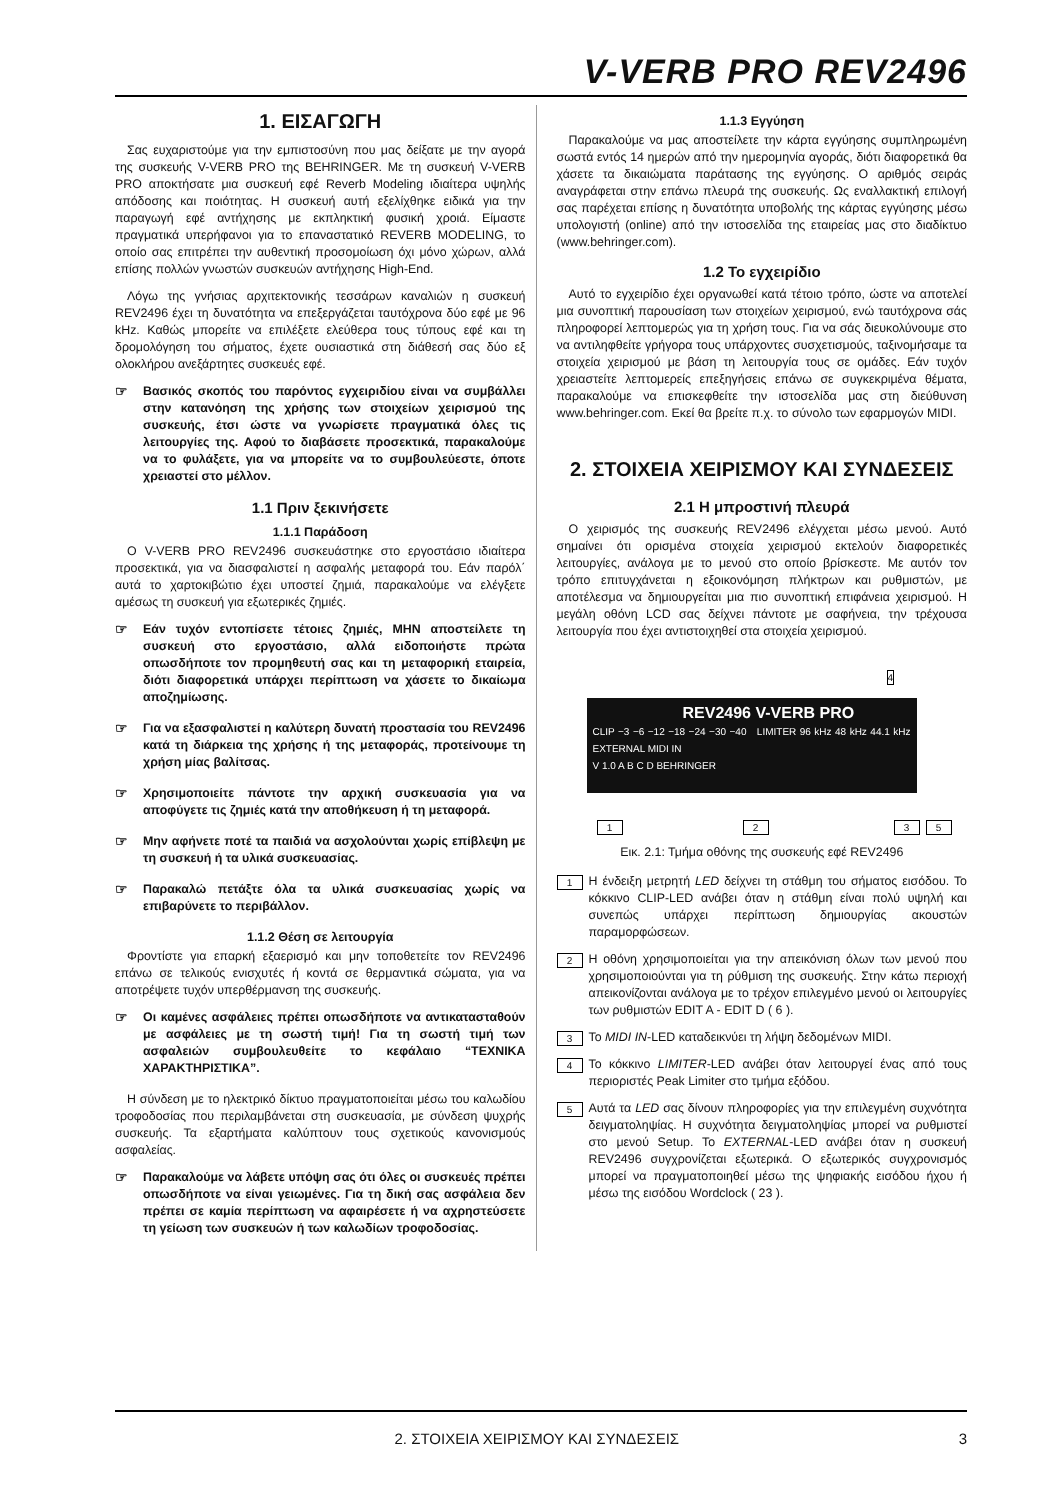V-VERB PRO REV2496
1. ΕΙΣΑΓΩΓΗ
Σας ευχαριστούμε για την εμπιστοσύνη που μας δείξατε με την αγορά της συσκευής V-VERB PRO της BEHRINGER. Με τη συσκευή V-VERB PRO αποκτήσατε μια συσκευή εφέ Reverb Modeling ιδιαίτερα υψηλής απόδοσης και ποιότητας. Η συσκευή αυτή εξελίχθηκε ειδικά για την παραγωγή εφέ αντήχησης με εκπληκτική φυσική χροιά. Είμαστε πραγματικά υπερήφανοι για το επαναστατικό REVERB MODELING, το οποίο σας επιτρέπει την αυθεντική προσομοίωση όχι μόνο χώρων, αλλά επίσης πολλών γνωστών συσκευών αντήχησης High-End.
Λόγω της γνήσιας αρχιτεκτονικής τεσσάρων καναλιών η συσκευή REV2496 έχει τη δυνατότητα να επεξεργάζεται ταυτόχρονα δύο εφέ με 96 kHz. Καθώς μπορείτε να επιλέξετε ελεύθερα τους τύπους εφέ και τη δρομολόγηση του σήματος, έχετε ουσιαστικά στη διάθεσή σας δύο εξ ολοκλήρου ανεξάρτητες συσκευές εφέ.
☞ Βασικός σκοπός του παρόντος εγχειριδίου είναι να συμβάλλει στην κατανόηση της χρήσης των στοιχείων χειρισμού της συσκευής, έτσι ώστε να γνωρίσετε πραγματικά όλες τις λειτουργίες της. Αφού το διαβάσετε προσεκτικά, παρακαλούμε να το φυλάξετε, για να μπορείτε να το συμβουλεύεστε, όποτε χρειαστεί στο μέλλον.
1.1 Πριν ξεκινήσετε
1.1.1 Παράδοση
Ο V-VERB PRO REV2496 συσκευάστηκε στο εργοστάσιο ιδιαίτερα προσεκτικά, για να διασφαλιστεί η ασφαλής μεταφορά του. Εάν παρόλ΄ αυτά το χαρτοκιβώτιο έχει υποστεί ζημιά, παρακαλούμε να ελέγξετε αμέσως τη συσκευή για εξωτερικές ζημιές.
☞ Εάν τυχόν εντοπίσετε τέτοιες ζημιές, ΜΗΝ αποστείλετε τη συσκευή στο εργοστάσιο, αλλά ειδοποιήστε πρώτα οπωσδήποτε τον προμηθευτή σας και τη μεταφορική εταιρεία, διότι διαφορετικά υπάρχει περίπτωση να χάσετε το δικαίωμα αποζημίωσης.
☞ Για να εξασφαλιστεί η καλύτερη δυνατή προστασία του REV2496 κατά τη διάρκεια της χρήσης ή της μεταφοράς, προτείνουμε τη χρήση μίας βαλίτσας.
☞ Χρησιμοποιείτε πάντοτε την αρχική συσκευασία για να αποφύγετε τις ζημιές κατά την αποθήκευση ή τη μεταφορά.
☞ Μην αφήνετε ποτέ τα παιδιά να ασχολούνται χωρίς επίβλεψη με τη συσκευή ή τα υλικά συσκευασίας.
☞ Παρακαλώ πετάξτε όλα τα υλικά συσκευασίας χωρίς να επιβαρύνετε το περιβάλλον.
1.1.2 Θέση σε λειτουργία
Φροντίστε για επαρκή εξαερισμό και μην τοποθετείτε τον REV2496 επάνω σε τελικούς ενισχυτές ή κοντά σε θερμαντικά σώματα, για να αποτρέψετε τυχόν υπερθέρμανση της συσκευής.
☞ Οι καμένες ασφάλειες πρέπει οπωσδήποτε να αντικατασταθούν με ασφάλειες με τη σωστή τιμή! Για τη σωστή τιμή των ασφαλειών συμβουλευθείτε το κεφάλαιο “ΤΕΧΝΙΚΑ ΧΑΡΑΚΤΗΡΙΣΤΙΚΑ”.
Η σύνδεση με το ηλεκτρικό δίκτυο πραγματοποιείται μέσω του καλωδίου τροφοδοσίας που περιλαμβάνεται στη συσκευασία, με σύνδεση ψυχρής συσκευής. Τα εξαρτήματα καλύπτουν τους σχετικούς κανονισμούς ασφαλείας.
☞ Παρακαλούμε να λάβετε υπόψη σας ότι όλες οι συσκευές πρέπει οπωσδήποτε να είναι γειωμένες. Για τη δική σας ασφάλεια δεν πρέπει σε καμία περίπτωση να αφαιρέσετε ή να αχρηστεύσετε τη γείωση των συσκευών ή των καλωδίων τροφοδοσίας.
1.1.3 Εγγύηση
Παρακαλούμε να μας αποστείλετε την κάρτα εγγύησης συμπληρωμένη σωστά εντός 14 ημερών από την ημερομηνία αγοράς, διότι διαφορετικά θα χάσετε τα δικαιώματα παράτασης της εγγύησης. Ο αριθμός σειράς αναγράφεται στην επάνω πλευρά της συσκευής. Ως εναλλακτική επιλογή σας παρέχεται επίσης η δυνατότητα υποβολής της κάρτας εγγύησης μέσω υπολογιστή (online) από την ιστοσελίδα της εταιρείας μας στο διαδίκτυο (www.behringer.com).
1.2 Το εγχειρίδιο
Αυτό το εγχειρίδιο έχει οργανωθεί κατά τέτοιο τρόπο, ώστε να αποτελεί μια συνοπτική παρουσίαση των στοιχείων χειρισμού, ενώ ταυτόχρονα σάς πληροφορεί λεπτομερώς για τη χρήση τους. Για να σάς διευκολύνουμε στο να αντιληφθείτε γρήγορα τους υπάρχοντες συσχετισμούς, ταξινομήσαμε τα στοιχεία χειρισμού με βάση τη λειτουργία τους σε ομάδες. Εάν τυχόν χρειαστείτε λεπτομερείς επεξηγήσεις επάνω σε συγκεκριμένα θέματα, παρακαλούμε να επισκεφθείτε την ιστοσελίδα μας στη διεύθυνση www.behringer.com. Εκεί θα βρείτε π.χ. το σύνολο των εφαρμογών MIDI.
2. ΣΤΟΙΧΕΙΑ ΧΕΙΡΙΣΜΟΥ ΚΑΙ ΣΥΝΔΕΣΕΙΣ
2.1 Η μπροστινή πλευρά
Ο χειρισμός της συσκευής REV2496 ελέγχεται μέσω μενού. Αυτό σημαίνει ότι ορισμένα στοιχεία χειρισμού εκτελούν διαφορετικές λειτουργίες, ανάλογα με το μενού στο οποίο βρίσκεστε. Με αυτόν τον τρόπο επιτυγχάνεται η εξοικονόμηση πλήκτρων και ρυθμιστών, με αποτέλεσμα να δημιουργείται μια πιο συνοπτική επιφάνεια χειρισμού. Η μεγάλη οθόνη LCD σας δείχνει πάντοτε με σαφήνεια, την τρέχουσα λειτουργία που έχει αντιστοιχηθεί στα στοιχεία χειρισμού.
4
REV2496 V-VERB PRO
CLIP −3 −6 −12 −18 −24 −30 −40 LIMITER 96 kHz 48 kHz 44.1 kHz EXTERNAL MIDI IN
V 1.0 A B C D BEHRINGER
1 2 3 5
Εικ. 2.1: Τμήμα οθόνης της συσκευής εφέ REV2496
1
Η ένδειξη μετρητή LED δείχνει τη στάθμη του σήματος εισόδου. Το κόκκινο CLIP-LED ανάβει όταν η στάθμη είναι πολύ υψηλή και συνεπώς υπάρχει περίπτωση δημιουργίας ακουστών παραμορφώσεων.
2
Η οθόνη χρησιμοποιείται για την απεικόνιση όλων των μενού που χρησιμοποιούνται για τη ρύθμιση της συσκευής. Στην κάτω περιοχή απεικονίζονται ανάλογα με το τρέχον επιλεγμένο μενού οι λειτουργίες των ρυθμιστών EDIT A - EDIT D ( 6 ).
3
Το MIDI IN-LED καταδεικνύει τη λήψη δεδομένων MIDI.
4
Το κόκκινο LIMITER-LED ανάβει όταν λειτουργεί ένας από τους περιοριστές Peak Limiter στο τμήμα εξόδου.
5
Αυτά τα LED σας δίνουν πληροφορίες για την επιλεγμένη συχνότητα δειγματοληψίας. Η συχνότητα δειγματοληψίας μπορεί να ρυθμιστεί στο μενού Setup. Το EXTERNAL-LED ανάβει όταν η συσκευή REV2496 συγχρονίζεται εξωτερικά. Ο εξωτερικός συγχρονισμός μπορεί να πραγματοποιηθεί μέσω της ψηφιακής εισόδου ήχου ή μέσω της εισόδου Wordclock ( 23 ).
2. ΣΤΟΙΧΕΙΑ ΧΕΙΡΙΣΜΟΥ ΚΑΙ ΣΥΝΔΕΣΕΙΣ 3